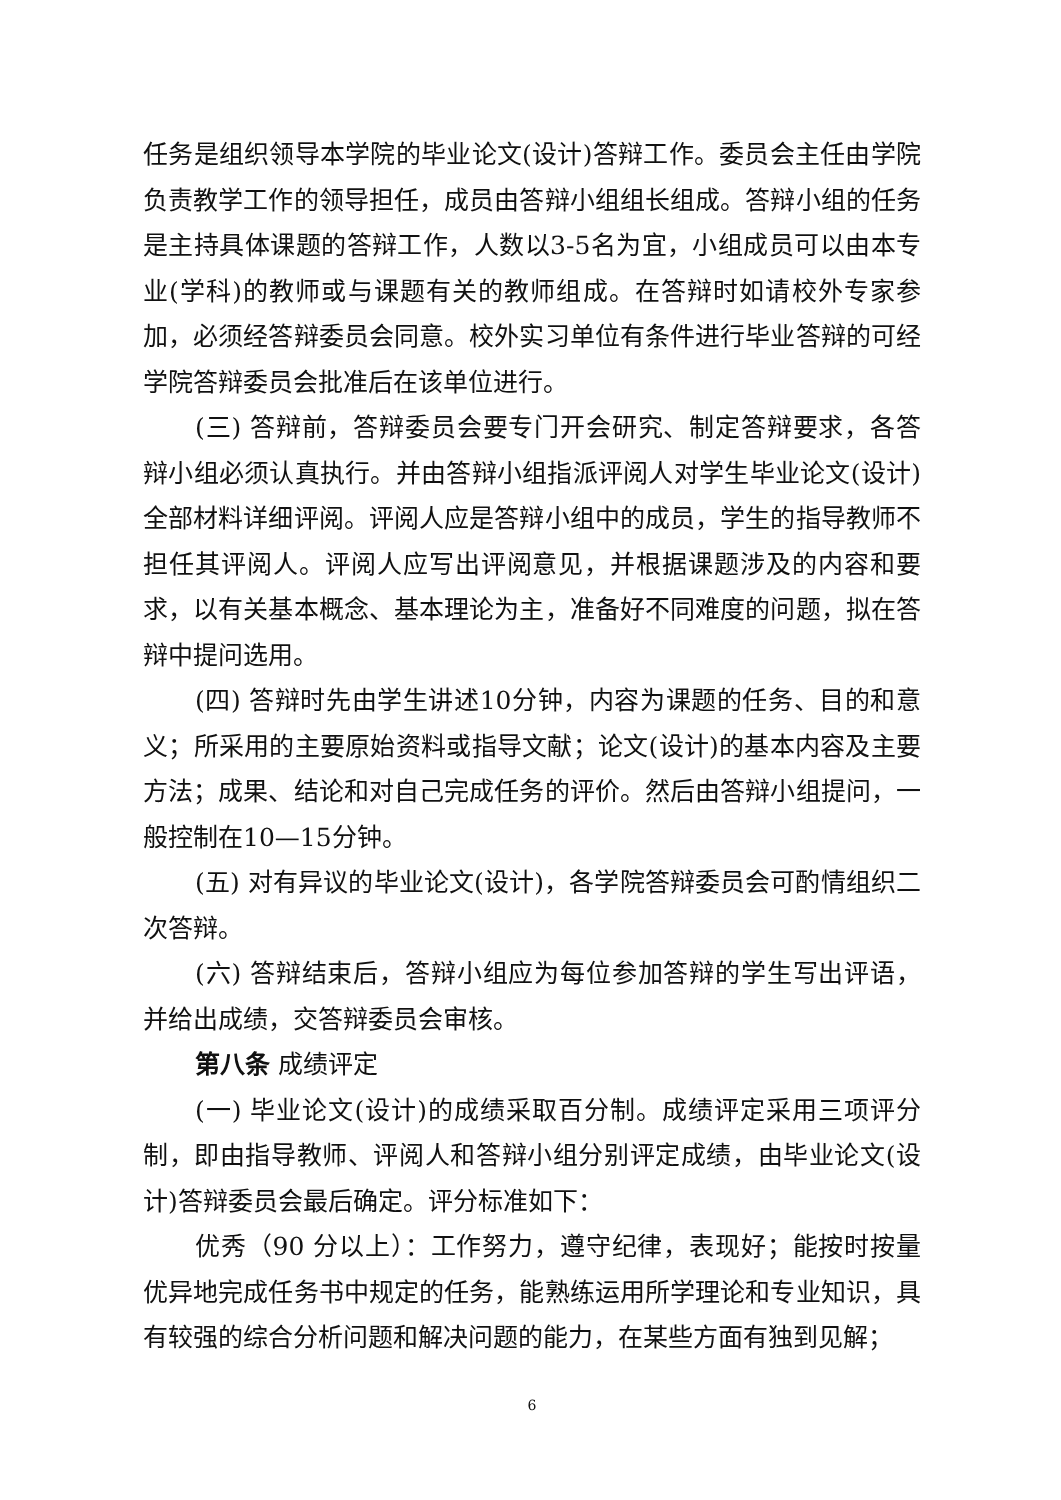任务是组织领导本学院的毕业论文(设计)答辩工作。委员会主任由学院负责教学工作的领导担任，成员由答辩小组组长组成。答辩小组的任务是主持具体课题的答辩工作，人数以3-5名为宜，小组成员可以由本专业(学科)的教师或与课题有关的教师组成。在答辩时如请校外专家参加，必须经答辩委员会同意。校外实习单位有条件进行毕业答辩的可经学院答辩委员会批准后在该单位进行。
(三) 答辩前，答辩委员会要专门开会研究、制定答辩要求，各答辩小组必须认真执行。并由答辩小组指派评阅人对学生毕业论文(设计)全部材料详细评阅。评阅人应是答辩小组中的成员，学生的指导教师不担任其评阅人。评阅人应写出评阅意见，并根据课题涉及的内容和要求，以有关基本概念、基本理论为主，准备好不同难度的问题，拟在答辩中提问选用。
(四) 答辩时先由学生讲述10分钟，内容为课题的任务、目的和意义；所采用的主要原始资料或指导文献；论文(设计)的基本内容及主要方法；成果、结论和对自己完成任务的评价。然后由答辩小组提问，一般控制在10—15分钟。
(五) 对有异议的毕业论文(设计)，各学院答辩委员会可酌情组织二次答辩。
(六) 答辩结束后，答辩小组应为每位参加答辩的学生写出评语，并给出成绩，交答辩委员会审核。
第八条 成绩评定
(一) 毕业论文(设计)的成绩采取百分制。成绩评定采用三项评分制，即由指导教师、评阅人和答辩小组分别评定成绩，由毕业论文(设计)答辩委员会最后确定。评分标准如下：
优秀（90 分以上）：工作努力，遵守纪律，表现好；能按时按量优异地完成任务书中规定的任务，能熟练运用所学理论和专业知识，具有较强的综合分析问题和解决问题的能力，在某些方面有独到见解；
6